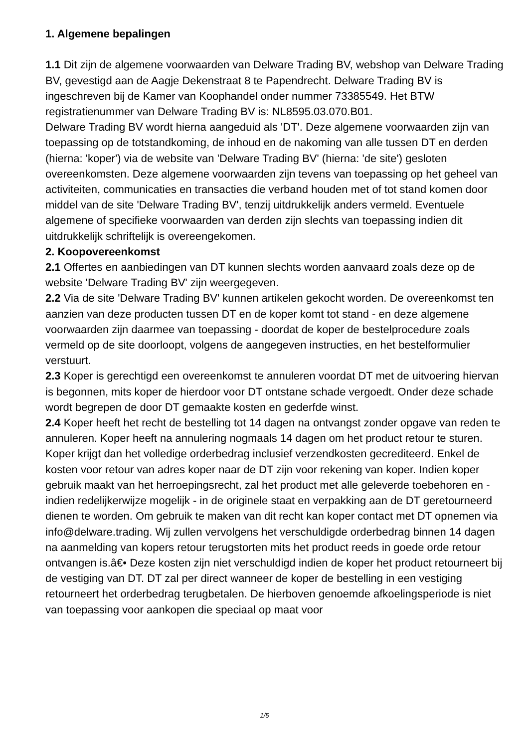1. Algemene bepalingen
1.1 Dit zijn de algemene voorwaarden van Delware Trading BV, webshop van Delware Trading BV, gevestigd aan de Aagje Dekenstraat 8 te Papendrecht. Delware Trading BV is ingeschreven bij de Kamer van Koophandel onder nummer 73385549. Het BTW registratienummer van Delware Trading BV is: NL8595.03.070.B01.
Delware Trading BV wordt hierna aangeduid als 'DT'. Deze algemene voorwaarden zijn van toepassing op de totstandkoming, de inhoud en de nakoming van alle tussen DT en derden (hierna: 'koper') via de website van 'Delware Trading BV' (hierna: 'de site') gesloten overeenkomsten. Deze algemene voorwaarden zijn tevens van toepassing op het geheel van activiteiten, communicaties en transacties die verband houden met of tot stand komen door middel van de site 'Delware Trading BV', tenzij uitdrukkelijk anders vermeld. Eventuele algemene of specifieke voorwaarden van derden zijn slechts van toepassing indien dit uitdrukkelijk schriftelijk is overeengekomen.
2. Koopovereenkomst
2.1 Offertes en aanbiedingen van DT kunnen slechts worden aanvaard zoals deze op de website 'Delware Trading BV' zijn weergegeven.
2.2 Via de site 'Delware Trading BV' kunnen artikelen gekocht worden. De overeenkomst ten aanzien van deze producten tussen DT en de koper komt tot stand - en deze algemene voorwaarden zijn daarmee van toepassing - doordat de koper de bestelprocedure zoals vermeld op de site doorloopt, volgens de aangegeven instructies, en het bestelformulier verstuurt.
2.3 Koper is gerechtigd een overeenkomst te annuleren voordat DT met de uitvoering hiervan is begonnen, mits koper de hierdoor voor DT ontstane schade vergoedt. Onder deze schade wordt begrepen de door DT gemaakte kosten en gederfde winst.
2.4 Koper heeft het recht de bestelling tot 14 dagen na ontvangst zonder opgave van reden te annuleren. Koper heeft na annulering nogmaals 14 dagen om het product retour te sturen. Koper krijgt dan het volledige orderbedrag inclusief verzendkosten gecrediteerd. Enkel de kosten voor retour van adres koper naar de DT zijn voor rekening van koper. Indien koper gebruik maakt van het herroepingsrecht, zal het product met alle geleverde toebehoren en - indien redelijkerwijze mogelijk - in de originele staat en verpakking aan de DT geretourneerd dienen te worden. Om gebruik te maken van dit recht kan koper contact met DT opnemen via info@delware.trading. Wij zullen vervolgens het verschuldigde orderbedrag binnen 14 dagen na aanmelding van kopers retour terugstorten mits het product reeds in goede orde retour ontvangen is.â€• Deze kosten zijn niet verschuldigd indien de koper het product retourneert bij de vestiging van DT. DT zal per direct wanneer de koper de bestelling in een vestiging retourneert het orderbedrag terugbetalen. De hierboven genoemde afkoelingsperiode is niet van toepassing voor aankopen die speciaal op maat voor
1/5